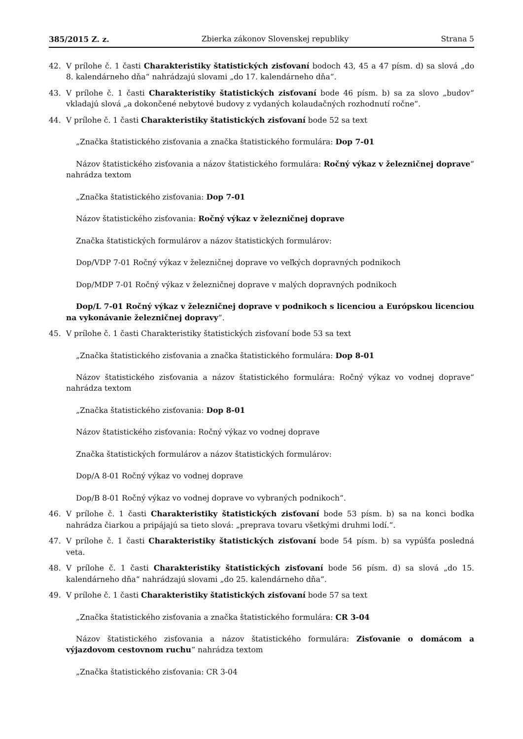385/2015 Z. z. Zbierka zákonov Slovenskej republiky Strana 5
42. V prílohe č. 1 časti Charakteristiky štatistických zisťovaní bodoch 43, 45 a 47 písm. d) sa slová „do 8. kalendárneho dňa“ nahrádzajú slovami „do 17. kalendárneho dňa“.
43. V prílohe č. 1 časti Charakteristiky štatistických zisťovaní bode 46 písm. b) sa za slovo „budov“ vkladajú slová „a dokončené nebytové budovy z vydaných kolaudačných rozhodnutí ročne“.
44. V prílohe č. 1 časti Charakteristiky štatistických zisťovaní bode 52 sa text
„Značka štatistického zisťovania a značka štatistického formulára: Dop 7-01
Názov štatistického zisťovania a názov štatistického formulára: Ročný výkaz v železničnej doprave“ nahrádza textom
„Značka štatistického zisťovania: Dop 7-01
Názov štatistického zisťovania: Ročný výkaz v železničnej doprave
Značka štatistických formulárov a názov štatistických formulárov:
Dop/VDP 7-01 Ročný výkaz v železničnej doprave vo veľkých dopravných podnikoch
Dop/MDP 7-01 Ročný výkaz v železničnej doprave v malých dopravných podnikoch
Dop/L 7-01 Ročný výkaz v železničnej doprave v podnikoch s licenciou a Európskou licenciou na vykonávanie železničnej dopravy“.
45. V prílohe č. 1 časti Charakteristiky štatistických zisťovaní bode 53 sa text
„Značka štatistického zisťovania a značka štatistického formulára: Dop 8-01
Názov štatistického zisťovania a názov štatistického formulára: Ročný výkaz vo vodnej doprave“ nahrádza textom
„Značka štatistického zisťovania: Dop 8-01
Názov štatistického zisťovania: Ročný výkaz vo vodnej doprave
Značka štatistických formulárov a názov štatistických formulárov:
Dop/A 8-01 Ročný výkaz vo vodnej doprave
Dop/B 8-01 Ročný výkaz vo vodnej doprave vo vybraných podnikoch“.
46. V prílohe č. 1 časti Charakteristiky štatistických zisťovaní bode 53 písm. b) sa na konci bodka nahrádza čiarkou a pripájajú sa tieto slová: „preprava tovaru všetkými druhmi lodí.“.
47. V prílohe č. 1 časti Charakteristiky štatistických zisťovaní bode 54 písm. b) sa vypúšťa posledná veta.
48. V prílohe č. 1 časti Charakteristiky štatistických zisťovaní bode 56 písm. d) sa slová „do 15. kalendárneho dňa“ nahrádzajú slovami „do 25. kalendárneho dňa“.
49. V prílohe č. 1 časti Charakteristiky štatistických zisťovaní bode 57 sa text
„Značka štatistického zisťovania a značka štatistického formulára: CR 3-04
Názov štatistického zisťovania a názov štatistického formulára: Zisťovanie o domácom a výjazdovom cestovnom ruchu“ nahrádza textom
„Značka štatistického zisťovania: CR 3-04